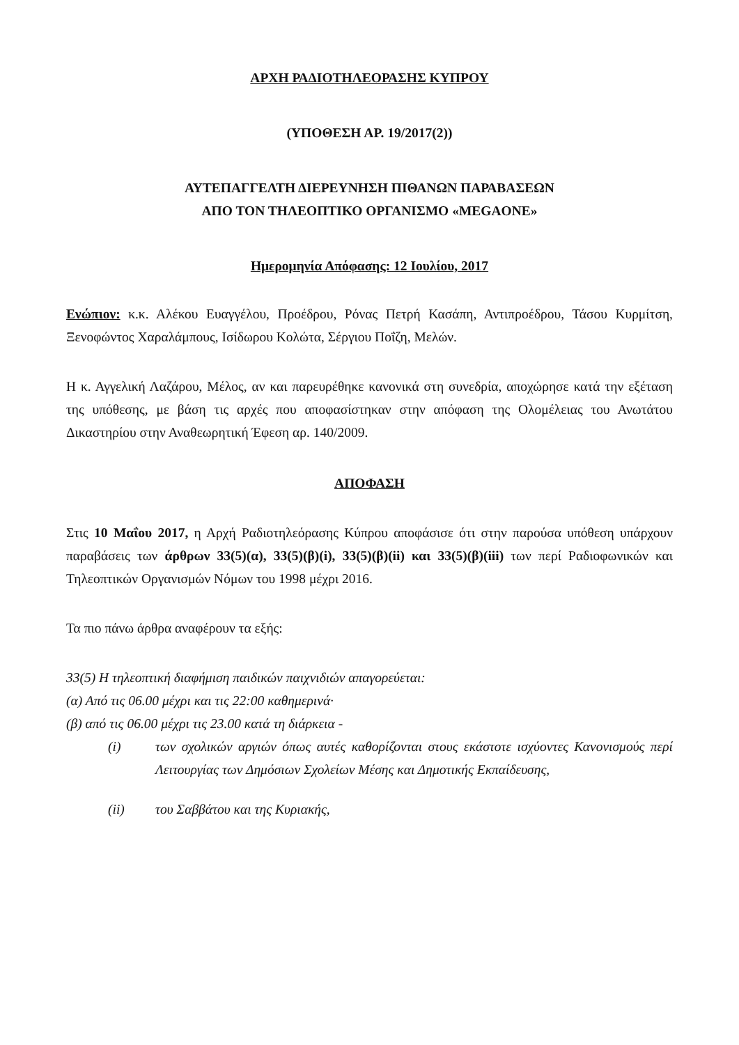ΑΡΧΗ ΡΑΔΙΟΤΗΛΕΟΡΑΣΗΣ ΚΥΠΡΟΥ
(ΥΠΟΘΕΣΗ ΑΡ. 19/2017(2))
ΑΥΤΕΠΑΓΓΕΛΤΗ ΔΙΕΡΕΥΝΗΣΗ ΠΙΘΑΝΩΝ ΠΑΡΑΒΑΣΕΩΝ
ΑΠΟ ΤΟΝ ΤΗΛΕΟΠΤΙΚΟ ΟΡΓΑΝΙΣΜΟ «MEGAONE»
Ημερομηνία Απόφασης: 12 Ιουλίου, 2017
Ενώπιον: κ.κ. Αλέκου Ευαγγέλου, Προέδρου, Ρόνας Πετρή Κασάπη, Αντιπροέδρου, Τάσου Κυρμίτση, Ξενοφώντος Χαραλάμπους, Ισίδωρου Κολώτα, Σέργιου Ποΐζη, Μελών.
Η κ. Αγγελική Λαζάρου, Μέλος, αν και παρευρέθηκε κανονικά στη συνεδρία, αποχώρησε κατά την εξέταση της υπόθεσης, με βάση τις αρχές που αποφασίστηκαν στην απόφαση της Ολομέλειας του Ανωτάτου Δικαστηρίου στην Αναθεωρητική Έφεση αρ. 140/2009.
ΑΠΟΦΑΣΗ
Στις 10 Μαΐου 2017, η Αρχή Ραδιοτηλεόρασης Κύπρου αποφάσισε ότι στην παρούσα υπόθεση υπάρχουν παραβάσεις των άρθρων 33(5)(α), 33(5)(β)(i), 33(5)(β)(ii) και 33(5)(β)(iii) των περί Ραδιοφωνικών και Τηλεοπτικών Οργανισμών Νόμων του 1998 μέχρι 2016.
Τα πιο πάνω άρθρα αναφέρουν τα εξής:
33(5) Η τηλεοπτική διαφήμιση παιδικών παιχνιδιών απαγορεύεται:
(α) Από τις 06.00 μέχρι και τις 22:00 καθημερινά·
(β) από τις 06.00 μέχρι τις 23.00 κατά τη διάρκεια -
(i) των σχολικών αργιών όπως αυτές καθορίζονται στους εκάστοτε ισχύοντες Κανονισμούς περί Λειτουργίας των Δημόσιων Σχολείων Μέσης και Δημοτικής Εκπαίδευσης,
(ii) του Σαββάτου και της Κυριακής,